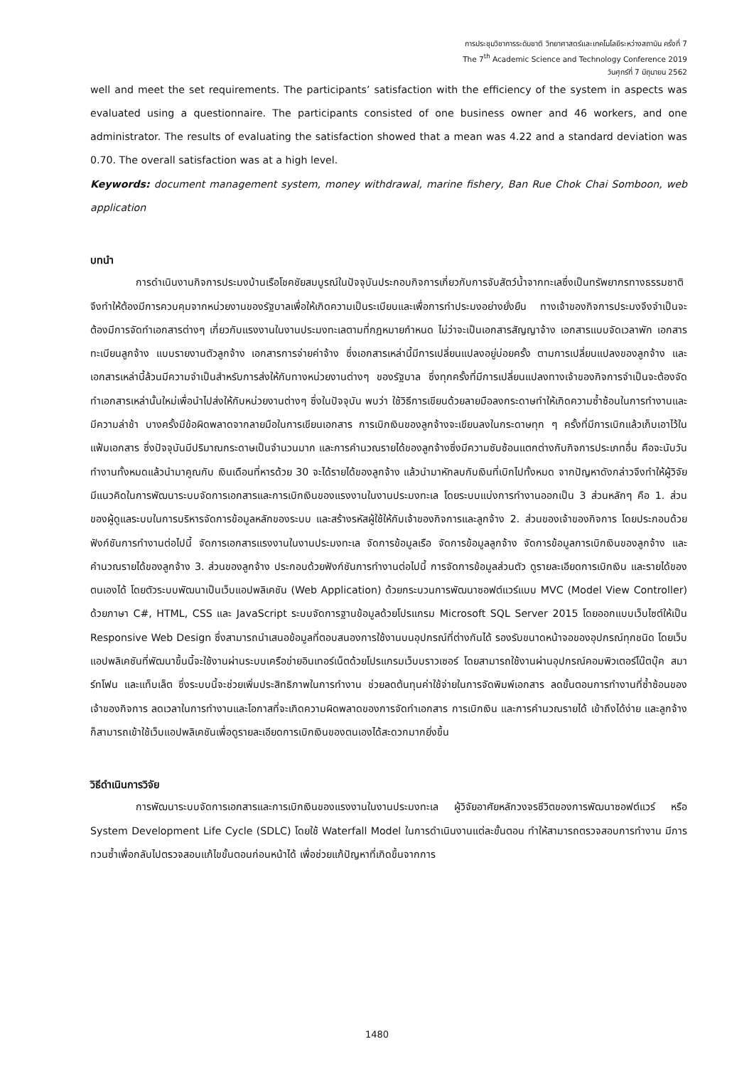การประชุมวิชาการระดับชาติ วิทยาศาสตร์และเทคโนโลยีระหว่างสถาบัน ครั้งที่ 7
The 7<sup>th</sup> Academic Science and Technology Conference 2019
วันศุกร์ที่ 7 มิถุนายน 2562
well and meet the set requirements. The participants’ satisfaction with the efficiency of the system in aspects was evaluated using a questionnaire. The participants consisted of one business owner and 46 workers, and one administrator. The results of evaluating the satisfaction showed that a mean was 4.22 and a standard deviation was 0.70. The overall satisfaction was at a high level.
Keywords: document management system, money withdrawal, marine fishery, Ban Rue Chok Chai Somboon, web application
บทนำ
การดำเนินงานกิจการประมงบ้านเรือโชคชัยสมบูรณ์ในปัจจุบันประกอบกิจการเกี่ยวกับการจับสัตว์น้ำจากทะเลซึ่งเป็นทรัพยากรทางธรรมชาติ จึงทำให้ต้องมีการควบคุมจากหน่วยงานของรัฐบาลเพื่อให้เกิดความเป็นระเบียบและเพื่อการทำประมงอย่างยั่งยืน ทางเจ้าของกิจการประมงจึงจำเป็นจะต้องมีการจัดทำเอกสารต่างๆ เกี่ยวกับแรงงานในงานประมงทะเลตามที่กฎหมายกำหนด ไม่ว่าจะเป็นเอกสารสัญญาจ้าง เอกสารแบบจัดเวลาพัก เอกสารทะเบียนลูกจ้าง แบบรายงานตัวลูกจ้าง เอกสารการจ่ายค่าจ้าง ซึ่งเอกสารเหล่านี้มีการเปลี่ยนแปลงอยู่บ่อยครั้ง ตามการเปลี่ยนแปลงของลูกจ้าง และเอกสารเหล่านี้ล้วนมีความจำเป็นสำหรับการส่งให้กับทางหน่วยงานต่างๆ ของรัฐบาล ซึ่งทุกครั้งที่มีการเปลี่ยนแปลงทางเจ้าของกิจการจำเป็นจะต้องจัดทำเอกสารเหล่านั้นใหม่เพื่อนำไปส่งให้กับหน่วยงานต่างๆ ซึ่งในปัจจุบัน พบว่า ใช้วิธีการเขียนด้วยลายมือลงกระดาษทำให้เกิดความซ้ำซ้อนในการทำงานและมีความล่าช้า บางครั้งมีข้อผิดพลาดจากลายมือในการเขียนเอกสาร การเบิกเงินของลูกจ้างจะเขียนลงในกระดาษทุก ๆ ครั้งที่มีการเบิกแล้วเก็บเอาไว้ในแฟ้มเอกสาร ซึ่งปัจจุบันมีปริมาณกระดาษเป็นจำนวนมาก และการคำนวณรายได้ของลูกจ้างซึ่งมีความซับซ้อนแตกต่างกับกิจการประเภทอื่น คือจะนับวันทำงานทั้งหมดแล้วนำมาคูณกับ เงินเดือนที่หารด้วย 30 จะได้รายได้ของลูกจ้าง แล้วนำมาหักลบกับเงินที่เบิกไปทั้งหมด จากปัญหาดังกล่าวจึงทำให้ผู้วิจัยมีแนวคิดในการพัฒนาระบบจัดการเอกสารและการเบิกเงินของแรงงานในงานประมงทะเล โดยระบบแบ่งการทำงานออกเป็น 3 ส่วนหลักๆ คือ 1. ส่วนของผู้ดูแลระบบในการบริหารจัดการข้อมูลหลักของระบบ และสร้างรหัสผู้ใช้ให้กับเจ้าของกิจการและลูกจ้าง 2. ส่วนของเจ้าของกิจการ โดยประกอบด้วยฟังก์ชันการทำงานต่อไปนี้ จัดการเอกสารแรงงานในงานประมงทะเล จัดการข้อมูลเรือ จัดการข้อมูลลูกจ้าง จัดการข้อมูลการเบิกเงินของลูกจ้าง และคำนวณรายได้ของลูกจ้าง 3. ส่วนของลูกจ้าง ประกอบด้วยฟังก์ชันการทำงานต่อไปนี้ การจัดการข้อมูลส่วนตัว ดูรายละเอียดการเบิกเงิน และรายได้ของตนเองได้ โดยตัวระบบพัฒนาเป็นเว็บแอปพลิเคชัน (Web Application) ด้วยกระบวนการพัฒนาซอฟต์แวร์แบบ MVC (Model View Controller) ด้วยภาษา C#, HTML, CSS และ JavaScript ระบบจัดการฐานข้อมูลด้วยโปรแกรม Microsoft SQL Server 2015 โดยออกแบบเว็บไซต์ให้เป็น Responsive Web Design ซึ่งสามารถนำเสนอข้อมูลที่ตอบสนองการใช้งานบนอุปกรณ์ที่ต่างกันได้ รองรับขนาดหน้าจอของอุปกรณ์ทุกชนิด โดยเว็บแอปพลิเคชันที่พัฒนาขึ้นนี้จะใช้งานผ่านระบบเครือข่ายอินเทอร์เน็ตด้วยโปรแกรมเว็บบราวเซอร์ โดยสามารถใช้งานผ่านอุปกรณ์คอมพิวเตอร์โน๊ตบุ๊ค สมาร์ทโฟน และแท็บเล็ต ซึ่งระบบนี้จะช่วยเพิ่มประสิทธิภาพในการทำงาน ช่วยลดต้นทุนค่าใช้จ่ายในการจัดพิมพ์เอกสาร ลดขั้นตอนการทำงานที่ซ้ำซ้อนของเจ้าของกิจการ ลดเวลาในการทำงานและโอกาสที่จะเกิดความผิดพลาดของการจัดทำเอกสาร การเบิกเงิน และการคำนวณรายได้ เข้าถึงได้ง่าย และลูกจ้างก็สามารถเข้าใช้เว็บแอปพลิเคชันเพื่อดูรายละเอียดการเบิกเงินของตนเองได้สะดวกมากยิ่งขึ้น
วิธีดำเนินการวิจัย
การพัฒนาระบบจัดการเอกสารและการเบิกเงินของแรงงานในงานประมงทะเล ผู้วิจัยอาศัยหลักวงจรชีวิตของการพัฒนาซอฟต์แวร์ หรือ System Development Life Cycle (SDLC) โดยใช้ Waterfall Model ในการดำเนินงานแต่ละขั้นตอน ทำให้สามารถตรวจสอบการทำงาน มีการทวนซ้ำเพื่อกลับไปตรวจสอบแก้ไขขั้นตอนก่อนหน้าได้ เพื่อช่วยแก้ปัญหาที่เกิดขึ้นจากการ
1480